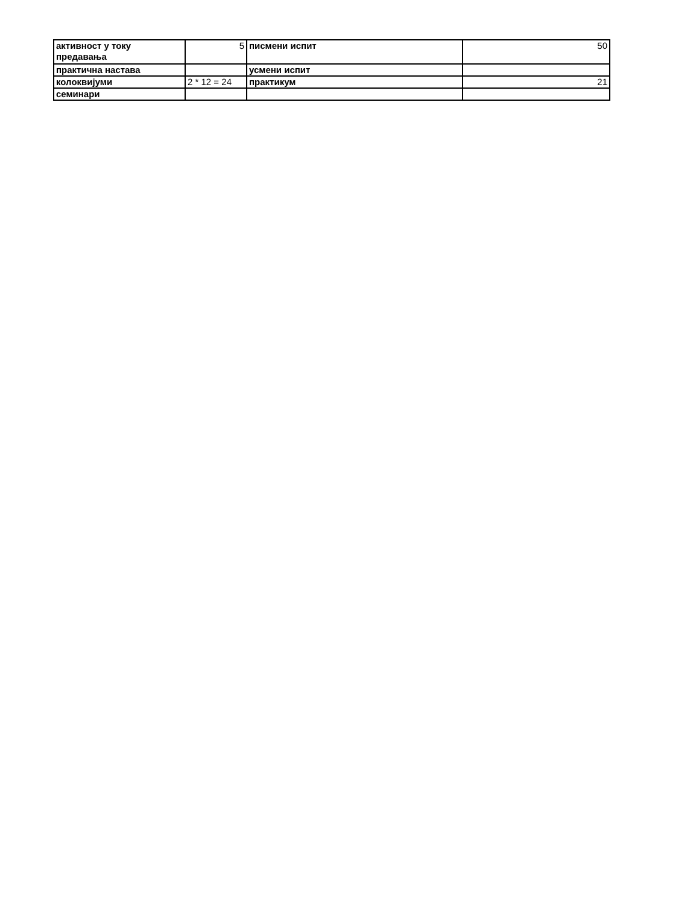| активност у току предавања | 5 | писмени испит | 50 |
| практична настава | | усмени испит | |
| колоквијуми | 2 * 12 = 24 | практикум | 21 |
| семинари | | | |